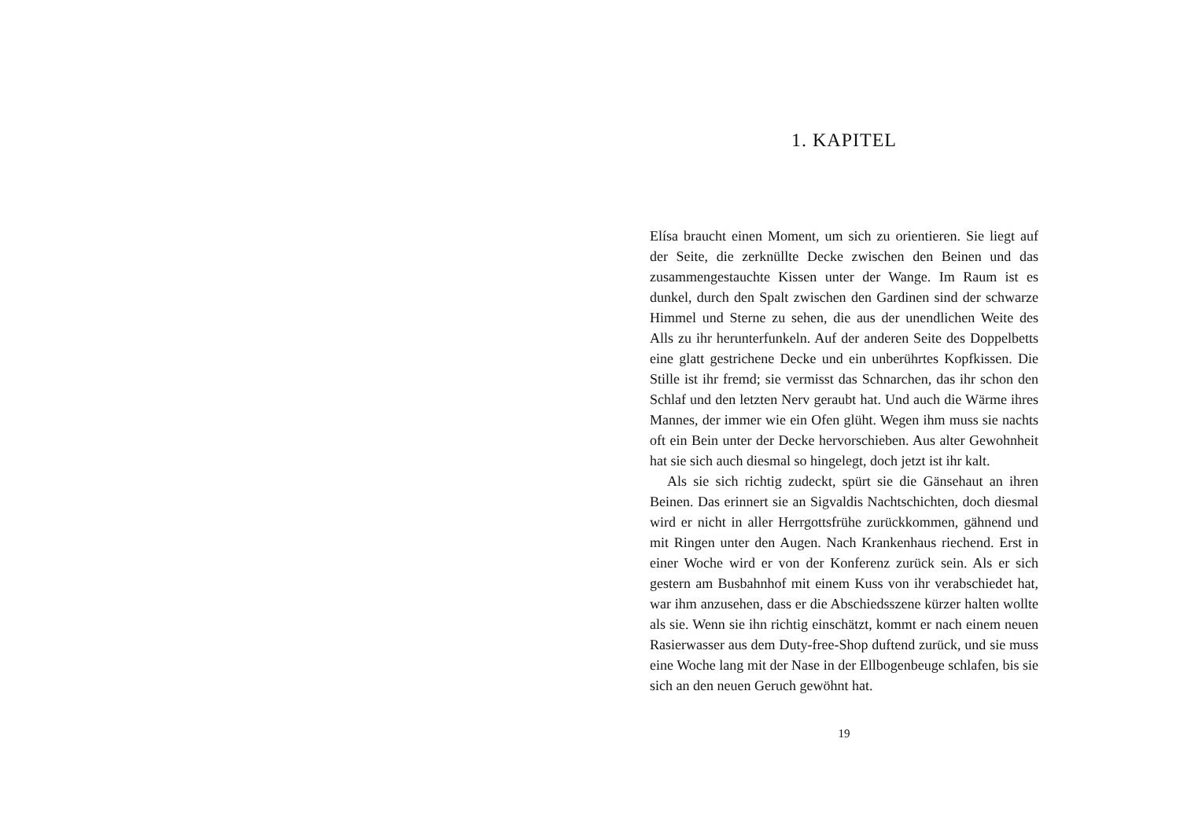1. KAPITEL
Elísa braucht einen Moment, um sich zu orientieren. Sie liegt auf der Seite, die zerknüllte Decke zwischen den Beinen und das zusammengestauchte Kissen unter der Wange. Im Raum ist es dunkel, durch den Spalt zwischen den Gardinen sind der schwarze Himmel und Sterne zu sehen, die aus der unendlichen Weite des Alls zu ihr herunterfunkeln. Auf der anderen Seite des Doppelbetts eine glatt gestrichene Decke und ein unberührtes Kopfkissen. Die Stille ist ihr fremd; sie vermisst das Schnarchen, das ihr schon den Schlaf und den letzten Nerv geraubt hat. Und auch die Wärme ihres Mannes, der immer wie ein Ofen glüht. Wegen ihm muss sie nachts oft ein Bein unter der Decke hervorschieben. Aus alter Gewohnheit hat sie sich auch diesmal so hingelegt, doch jetzt ist ihr kalt.
Als sie sich richtig zudeckt, spürt sie die Gänsehaut an ihren Beinen. Das erinnert sie an Sigvaldis Nachtschichten, doch diesmal wird er nicht in aller Herrgottsfrühe zurückkommen, gähnend und mit Ringen unter den Augen. Nach Krankenhaus riechend. Erst in einer Woche wird er von der Konferenz zurück sein. Als er sich gestern am Busbahnhof mit einem Kuss von ihr verabschiedet hat, war ihm anzusehen, dass er die Abschiedsszene kürzer halten wollte als sie. Wenn sie ihn richtig einschätzt, kommt er nach einem neuen Rasierwasser aus dem Duty-free-Shop duftend zurück, und sie muss eine Woche lang mit der Nase in der Ellbogenbeuge schlafen, bis sie sich an den neuen Geruch gewöhnt hat.
19